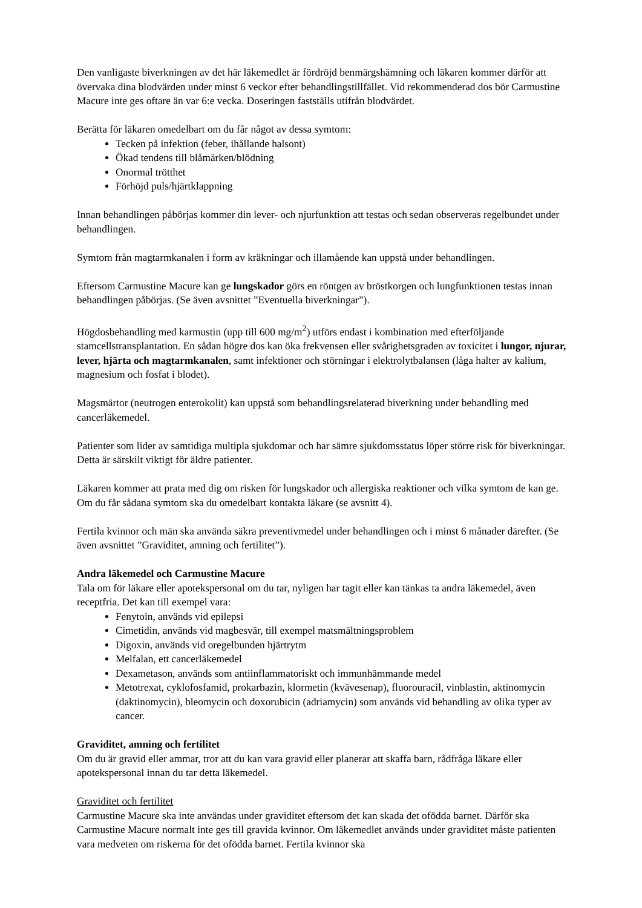Den vanligaste biverkningen av det här läkemedlet är fördröjd benmärgshämning och läkaren kommer därför att övervaka dina blodvärden under minst 6 veckor efter behandlingstillfället. Vid rekommenderad dos bör Carmustine Macure inte ges oftare än var 6:e vecka. Doseringen fastställs utifrån blodvärdet.
Berätta för läkaren omedelbart om du får något av dessa symtom:
Tecken på infektion (feber, ihållande halsont)
Ökad tendens till blåmärken/blödning
Onormal trötthet
Förhöjd puls/hjärtklappning
Innan behandlingen påbörjas kommer din lever- och njurfunktion att testas och sedan observeras regelbundet under behandlingen.
Symtom från magtarmkanalen i form av kräkningar och illamående kan uppstå under behandlingen.
Eftersom Carmustine Macure kan ge lungskador görs en röntgen av bröstkorgen och lungfunktionen testas innan behandlingen påbörjas. (Se även avsnittet ”Eventuella biverkningar”).
Högdosbehandling med karmustin (upp till 600 mg/m<sup>2</sup>) utförs endast i kombination med efterföljande stamcellstransplantation. En sådan högre dos kan öka frekvensen eller svårighetsgraden av toxicitet i lungor, njurar, lever, hjärta och magtarmkanalen, samt infektioner och störningar i elektrolytbalansen (låga halter av kalium, magnesium och fosfat i blodet).
Magsmärtor (neutrogen enterokolit) kan uppstå som behandlingsrelaterad biverkning under behandling med cancerläkemedel.
Patienter som lider av samtidiga multipla sjukdomar och har sämre sjukdomsstatus löper större risk för biverkningar. Detta är särskilt viktigt för äldre patienter.
Läkaren kommer att prata med dig om risken för lungskador och allergiska reaktioner och vilka symtom de kan ge. Om du får sådana symtom ska du omedelbart kontakta läkare (se avsnitt 4).
Fertila kvinnor och män ska använda säkra preventivmedel under behandlingen och i minst 6 månader därefter. (Se även avsnittet ”Graviditet, amning och fertilitet”).
Andra läkemedel och Carmustine Macure
Tala om för läkare eller apotekspersonal om du tar, nyligen har tagit eller kan tänkas ta andra läkemedel, även receptfria. Det kan till exempel vara:
Fenytoin, används vid epilepsi
Cimetidin, används vid magbesvär, till exempel matsmältningsproblem
Digoxin, används vid oregelbunden hjärtrytm
Melfalan, ett cancerläkemedel
Dexametason, används som antiinflammatoriskt och immunhämmande medel
Metotrexat, cyklofosfamid, prokarbazin, klormetin (kvävesenap), fluorouracil, vinblastin, aktinomycin (daktinomycin), bleomycin och doxorubicin (adriamycin) som används vid behandling av olika typer av cancer.
Graviditet, amning och fertilitet
Om du är gravid eller ammar, tror att du kan vara gravid eller planerar att skaffa barn, rådfråga läkare eller apotekspersonal innan du tar detta läkemedel.
Graviditet och fertilitet
Carmustine Macure ska inte användas under graviditet eftersom det kan skada det ofödda barnet. Därför ska Carmustine Macure normalt inte ges till gravida kvinnor. Om läkemedlet används under graviditet måste patienten vara medveten om riskerna för det ofödda barnet. Fertila kvinnor ska